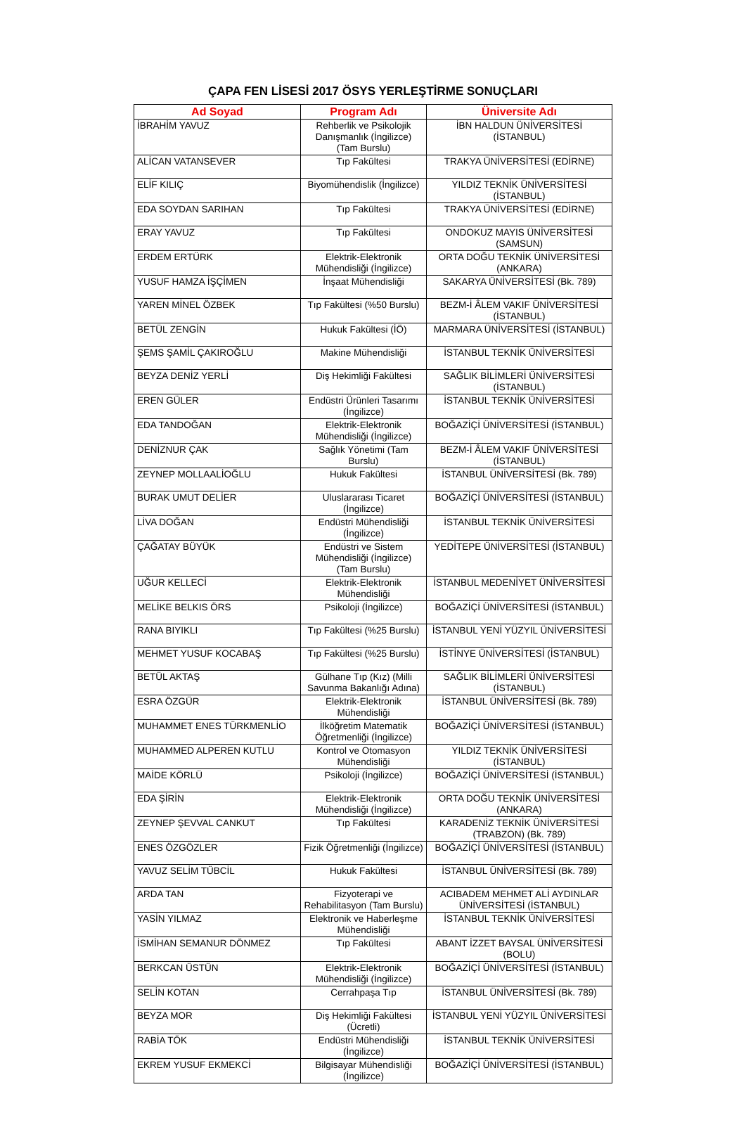ÇAPA FEN LİSESİ 2017 ÖSYS YERLEŞTİRME SONUÇLARI
| Ad Soyad | Program Adı | Üniversite Adı |
| --- | --- | --- |
| İBRAHİM YAVUZ | Rehberlik ve Psikolojik Danışmanlık (İngilizce) (Tam Burslu) | İBN HALDUN ÜNİVERSİTESİ (İSTANBUL) |
| ALİCAN VATANSEVER | Tıp Fakültesi | TRAKYA ÜNİVERSİTESİ (EDİRNE) |
| ELİF KILIÇ | Biyomühendislik (İngilizce) | YILDIZ TEKNİK ÜNİVERSİTESİ (İSTANBUL) |
| EDA SOYDAN SARIHAN | Tıp Fakültesi | TRAKYA ÜNİVERSİTESİ (EDİRNE) |
| ERAY YAVUZ | Tıp Fakültesi | ONDOKUZ MAYIS ÜNİVERSİTESİ (SAMSUN) |
| ERDEM ERTÜRK | Elektrik-Elektronik Mühendisliği (İngilizce) | ORTA DOĞU TEKNİK ÜNİVERSİTESİ (ANKARA) |
| YUSUF HAMZA İŞÇİMEN | İnşaat Mühendisliği | SAKARYA ÜNİVERSİTESİ (Bk. 789) |
| YAREN MİNEL ÖZBEK | Tıp Fakültesi (%50 Burslu) | BEZM-İ ÂLEM VAKIF ÜNİVERSİTESİ (İSTANBUL) |
| BETÜL ZENGİN | Hukuk Fakültesi (İÖ) | MARMARA ÜNİVERSİTESİ (İSTANBUL) |
| ŞEMS ŞAMİL ÇAKIROĞLU | Makine Mühendisliği | İSTANBUL TEKNİK ÜNİVERSİTESİ |
| BEYZA DENİZ YERLİ | Diş Hekimliği Fakültesi | SAĞLIK BİLİMLERİ ÜNİVERSİTESİ (İSTANBUL) |
| EREN GÜLER | Endüstri Ürünleri Tasarımı (İngilizce) | İSTANBUL TEKNİK ÜNİVERSİTESİ |
| EDA TANDOĞAN | Elektrik-Elektronik Mühendisliği (İngilizce) | BOĞAZİÇİ ÜNİVERSİTESİ (İSTANBUL) |
| DENİZNUR ÇAK | Sağlık Yönetimi (Tam Burslu) | BEZM-İ ÂLEM VAKIF ÜNİVERSİTESİ (İSTANBUL) |
| ZEYNEP MOLLAALİOĞLU | Hukuk Fakültesi | İSTANBUL ÜNİVERSİTESİ (Bk. 789) |
| BURAK UMUT DELİER | Uluslararası Ticaret (İngilizce) | BOĞAZİÇİ ÜNİVERSİTESİ (İSTANBUL) |
| LİVA DOĞAN | Endüstri Mühendisliği (İngilizce) | İSTANBUL TEKNİK ÜNİVERSİTESİ |
| ÇAĞATAY BÜYÜK | Endüstri ve Sistem Mühendisliği (İngilizce) (Tam Burslu) | YEDİTEPE ÜNİVERSİTESİ (İSTANBUL) |
| UĞUR KELLECİ | Elektrik-Elektronik Mühendisliği | İSTANBUL MEDENİYET ÜNİVERSİTESİ |
| MELİKE BELKIS ÖRS | Psikoloji (İngilizce) | BOĞAZİÇİ ÜNİVERSİTESİ (İSTANBUL) |
| RANA BIYIKLI | Tıp Fakültesi (%25 Burslu) | İSTANBUL YENİ YÜZYIL ÜNİVERSİTESİ |
| MEHMET YUSUF KOCABAŞ | Tıp Fakültesi (%25 Burslu) | İSTİNYE ÜNİVERSİTESİ (İSTANBUL) |
| BETÜL AKTAŞ | Gülhane Tıp (Kız) (Milli Savunma Bakanlığı Adına) | SAĞLIK BİLİMLERİ ÜNİVERSİTESİ (İSTANBUL) |
| ESRA ÖZGÜR | Elektrik-Elektronik Mühendisliği | İSTANBUL ÜNİVERSİTESİ (Bk. 789) |
| MUHAMMET ENES TÜRKMENLİO | İlköğretim Matematik Öğretmenliği (İngilizce) | BOĞAZİÇİ ÜNİVERSİTESİ (İSTANBUL) |
| MUHAMMED ALPEREN KUTLU | Kontrol ve Otomasyon Mühendisliği | YILDIZ TEKNİK ÜNİVERSİTESİ (İSTANBUL) |
| MAİDE KÖRLÜ | Psikoloji (İngilizce) | BOĞAZİÇİ ÜNİVERSİTESİ (İSTANBUL) |
| EDA ŞİRİN | Elektrik-Elektronik Mühendisliği (İngilizce) | ORTA DOĞU TEKNİK ÜNİVERSİTESİ (ANKARA) |
| ZEYNEP ŞEVVAL CANKUT | Tıp Fakültesi | KARADENİZ TEKNİK ÜNİVERSİTESİ (TRABZON) (Bk. 789) |
| ENES ÖZGÖZLER | Fizik Öğretmenliği (İngilizce) | BOĞAZİÇİ ÜNİVERSİTESİ (İSTANBUL) |
| YAVUZ SELİM TÜBCİL | Hukuk Fakültesi | İSTANBUL ÜNİVERSİTESİ (Bk. 789) |
| ARDA TAN | Fizyoterapi ve Rehabilitasyon (Tam Burslu) | ACIBADEM MEHMET ALİ AYDINLAR ÜNİVERSİTESİ (İSTANBUL) |
| YASİN YILMAZ | Elektronik ve Haberleşme Mühendisliği | İSTANBUL TEKNİK ÜNİVERSİTESİ |
| İSMİHAN SEMANUR DÖNMEZ | Tıp Fakültesi | ABANT İZZET BAYSAL ÜNİVERSİTESİ (BOLU) |
| BERKCAN ÜSTÜN | Elektrik-Elektronik Mühendisliği (İngilizce) | BOĞAZİÇİ ÜNİVERSİTESİ (İSTANBUL) |
| SELİN KOTAN | Cerrahpaşa Tıp | İSTANBUL ÜNİVERSİTESİ (Bk. 789) |
| BEYZA MOR | Diş Hekimliği Fakültesi (Ücretli) | İSTANBUL YENİ YÜZYIL ÜNİVERSİTESİ |
| RABİA TÖK | Endüstri Mühendisliği (İngilizce) | İSTANBUL TEKNİK ÜNİVERSİTESİ |
| EKREM YUSUF EKMEKCİ | Bilgisayar Mühendisliği (İngilizce) | BOĞAZİÇİ ÜNİVERSİTESİ (İSTANBUL) |